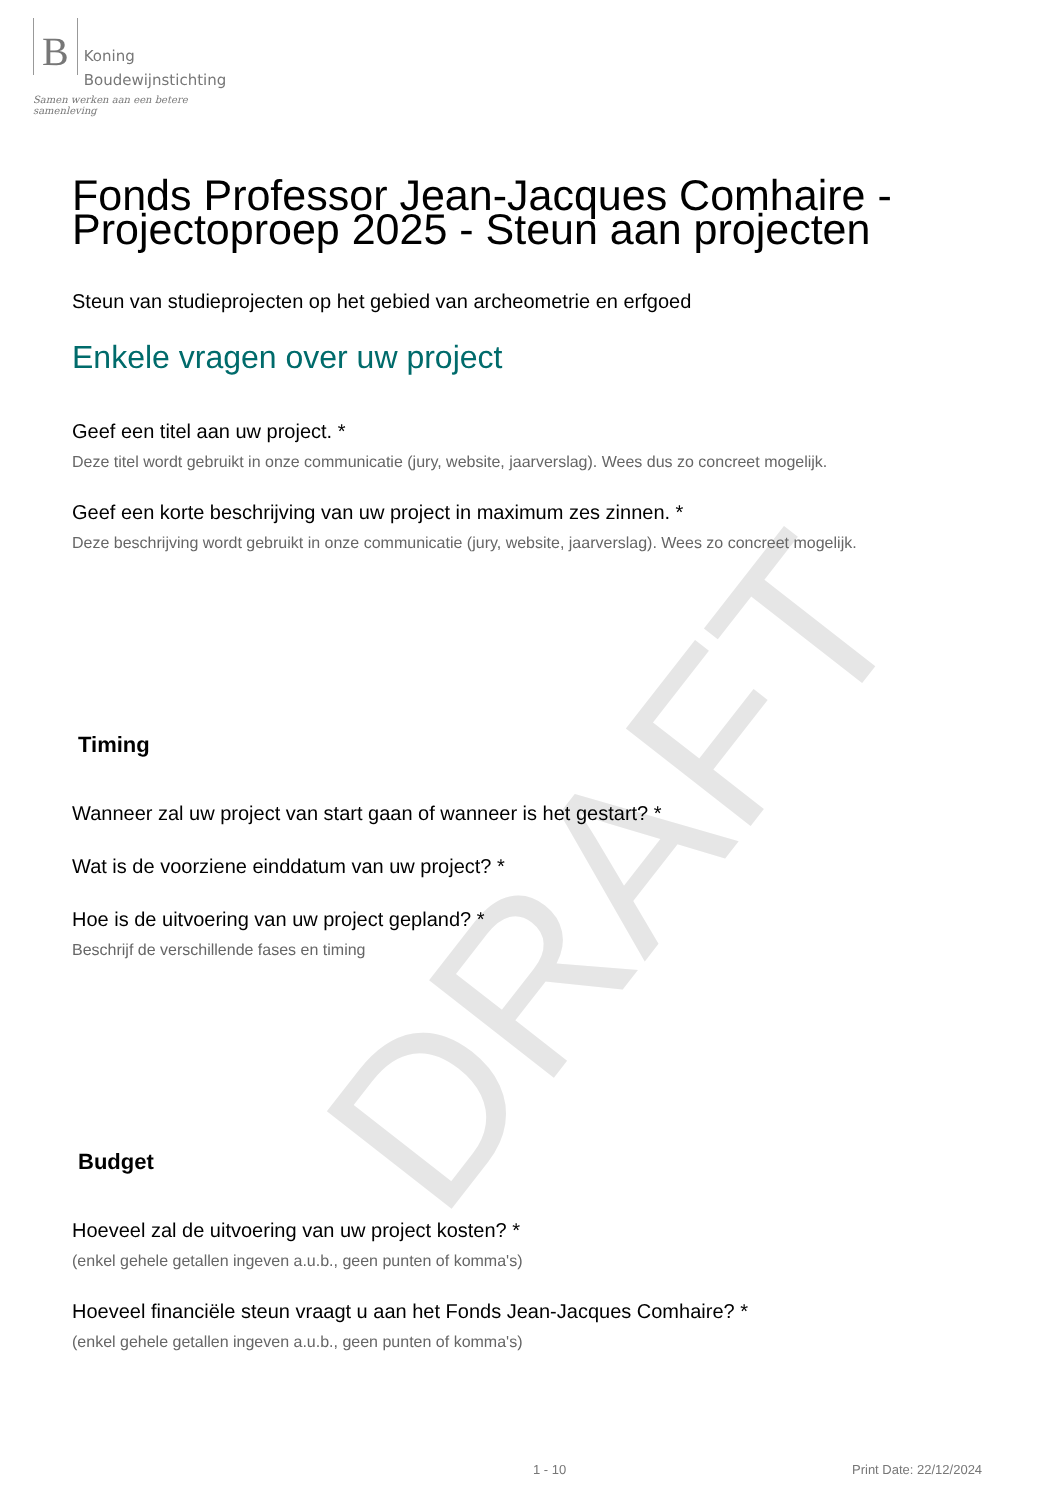DRAFT
B Koning
Boudewijnstichting
Samen werken aan een betere samenleving
Fonds Professor Jean-Jacques Comhaire - Projectoproep 2025 - Steun aan projecten
Steun van studieprojecten op het gebied van archeometrie en erfgoed
Enkele vragen over uw project
Geef een titel aan uw project. *
Deze titel wordt gebruikt in onze communicatie (jury, website, jaarverslag). Wees dus zo concreet mogelijk.
Geef een korte beschrijving van uw project in maximum zes zinnen. *
Deze beschrijving wordt gebruikt in onze communicatie (jury, website, jaarverslag). Wees zo concreet mogelijk.
Timing
Wanneer zal uw project van start gaan of wanneer is het gestart? *
Wat is de voorziene einddatum van uw project? *
Hoe is de uitvoering van uw project gepland? *
Beschrijf de verschillende fases en timing
Budget
Hoeveel zal de uitvoering van uw project kosten? *
(enkel gehele getallen ingeven a.u.b., geen punten of komma's)
Hoeveel financiële steun vraagt u aan het Fonds Jean-Jacques Comhaire? *
(enkel gehele getallen ingeven a.u.b., geen punten of komma's)
1 - 10 Print Date: 22/12/2024